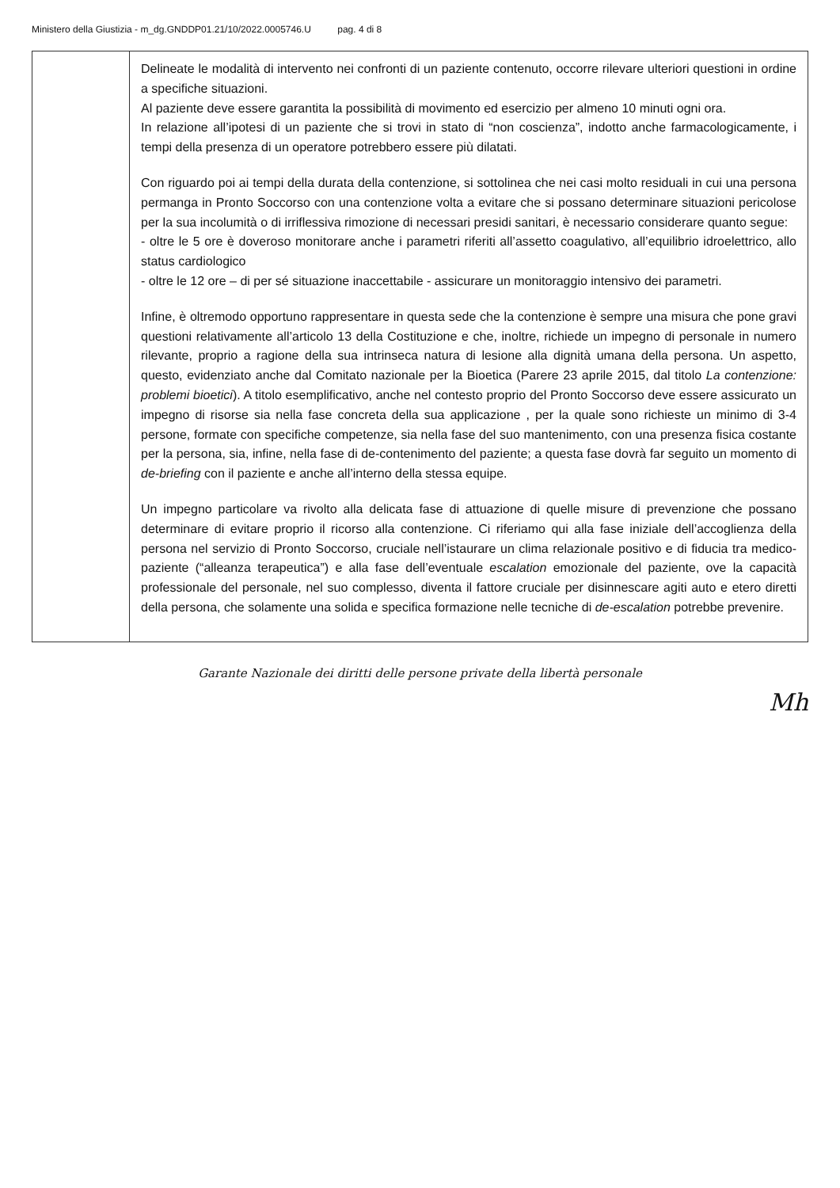Ministero della Giustizia - m_dg.GNDDP01.21/10/2022.0005746.U pag. 4 di 8
| | Delineate le modalità di intervento nei confronti di un paziente contenuto, occorre rilevare ulteriori questioni in ordine a specifiche situazioni. Al paziente deve essere garantita la possibilità di movimento ed esercizio per almeno 10 minuti ogni ora. In relazione all’ipotesi di un paziente che si trovi in stato di “non coscienza”, indotto anche farmacologicamente, i tempi della presenza di un operatore potrebbero essere più dilatati. Con riguardo poi ai tempi della durata della contenzione, si sottolinea che nei casi molto residuali in cui una persona permanga in Pronto Soccorso con una contenzione volta a evitare che si possano determinare situazioni pericolose per la sua incolumità o di irriflessiva rimozione di necessari presidi sanitari, è necessario considerare quanto segue: - oltre le 5 ore è doveroso monitorare anche i parametri riferiti all’assetto coagulativo, all’equilibrio idroelettrico, allo status cardiologico - oltre le 12 ore – di per sé situazione inaccettabile - assicurare un monitoraggio intensivo dei parametri. Infine, è oltremodo opportuno rappresentare in questa sede che la contenzione è sempre una misura che pone gravi questioni relativamente all’articolo 13 della Costituzione e che, inoltre, richiede un impegno di personale in numero rilevante, proprio a ragione della sua intrinseca natura di lesione alla dignità umana della persona. Un aspetto, questo, evidenziato anche dal Comitato nazionale per la Bioetica (Parere 23 aprile 2015, dal titolo La contenzione: problemi bioetici ). A titolo esemplificativo, anche nel contesto proprio del Pronto Soccorso deve essere assicurato un impegno di risorse sia nella fase concreta della sua applicazione , per la quale sono richieste un minimo di 3-4 persone, formate con specifiche competenze, sia nella fase del suo mantenimento, con una presenza fisica costante per la persona, sia, infine, nella fase di de-contenimento del paziente; a questa fase dovrà far seguito un momento di de-briefing con il paziente e anche all’interno della stessa equipe. Un impegno particolare va rivolto alla delicata fase di attuazione di quelle misure di prevenzione che possano determinare di evitare proprio il ricorso alla contenzione. Ci riferiamo qui alla fase iniziale dell’accoglienza della persona nel servizio di Pronto Soccorso, cruciale nell’istaurare un clima relazionale positivo e di fiducia tra medico-paziente (“alleanza terapeutica”) e alla fase dell’eventuale escalation emozionale del paziente, ove la capacità professionale del personale, nel suo complesso, diventa il fattore cruciale per disinnescare agiti auto e etero diretti della persona, che solamente una solida e specifica formazione nelle tecniche di de-escalation potrebbe prevenire. |
Garante Nazionale dei diritti delle persone private della libertà personale
Mh